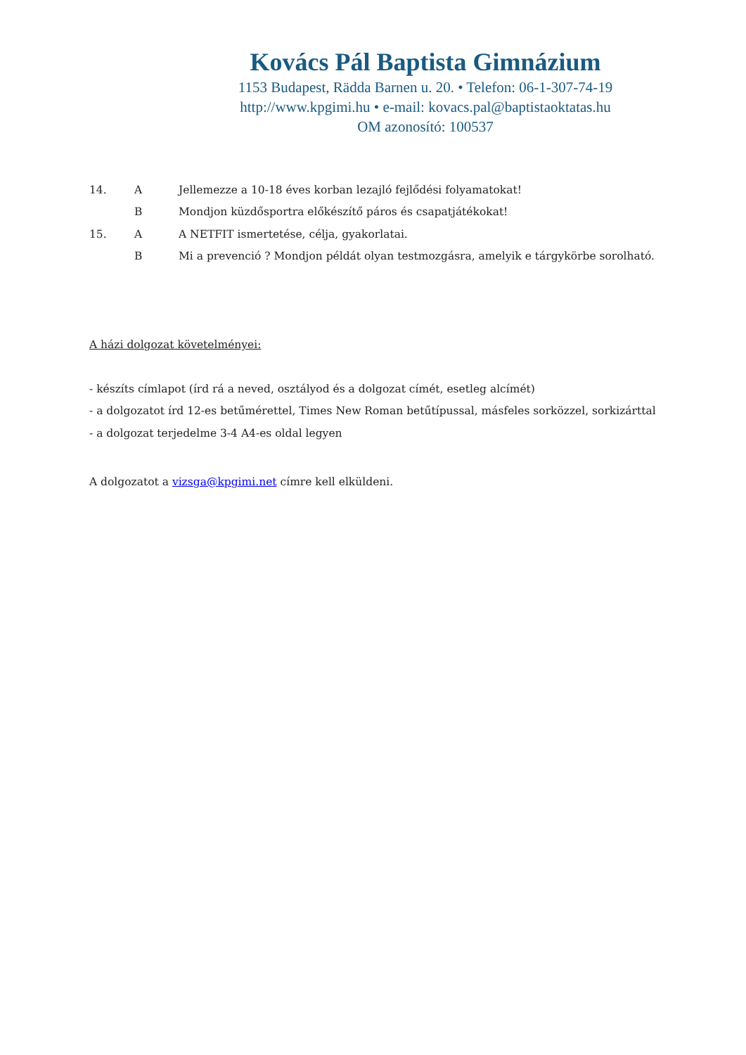Kovács Pál Baptista Gimnázium
1153 Budapest, Rädda Barnen u. 20. • Telefon: 06-1-307-74-19
http://www.kpgimi.hu • e-mail: kovacs.pal@baptistaoktatas.hu
OM azonosító: 100537
14. A Jellemezze a 10-18 éves korban lezajló fejlődési folyamatokat!
B Mondjon küzdősportra előkészítő páros és csapatjátékokat!
15. A A NETFIT ismertetése, célja, gyakorlatai.
B Mi a prevenció ? Mondjon példát olyan testmozgásra, amelyik e tárgykörbe sorolható.
A házi dolgozat követelményei:
- készíts címlapot (írd rá a neved, osztályod és a dolgozat címét, esetleg alcímét)
- a dolgozatot írd 12-es betűmérettel, Times New Roman betűtípussal, másfeles sorközzel, sorkizárttal
- a dolgozat terjedelme 3-4 A4-es oldal legyen
A dolgozatot a vizsga@kpgimi.net címre kell elküldeni.